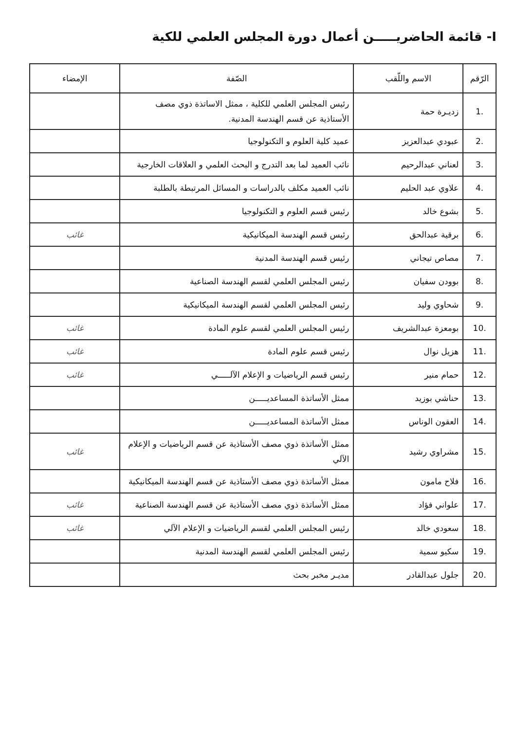I- قائمة الحاضريـــــن أعمال دورة المجلس العلمي للكية
| الرّقم | الاسم واللّقب | الصّفة | الإمضاء |
| --- | --- | --- | --- |
| 1. | زديـرة حمة | رئيس المجلس العلمي للكلية ، ممثل الاساتذة ذوي مصف الأستاذية عن قسم الهندسة المدنية. | |
| 2. | عبودي عبدالعزيز | عميد كلية العلوم و التكنولوجيا | |
| 3. | لعناني عبدالرحيم | نائب العميد لما بعد التدرج و البحث العلمي و العلاقات الخارجية | |
| 4. | علاوي عبد الحليم | نائب العميد مكلف بالدراسات و المسائل المرتبطة بالطلبة | |
| 5. | بشوع خالد | رئيس قسم العلوم و التكنولوجيا | |
| 6. | برقية عبدالحق | رئيس قسم الهندسة الميكانيكية | غائب |
| 7. | مصاص تيجاني | رئيس قسم الهندسة المدنية | |
| 8. | بوودن سفيان | رئيس المجلس العلمي لقسم الهندسة الصناعية | |
| 9. | شحاوي وليد | رئيس المجلس العلمي لقسم الهندسة الميكانيكية | |
| 10. | بومعزة عبدالشريف | رئيس المجلس العلمي لقسم علوم المادة | غائب |
| 11. | هزيل نوال | رئيس قسم علوم المادة | غائب |
| 12. | حمام منير | رئيس قسم الرياضيات و الإعلام الآلـــــي | غائب |
| 13. | حناشي بوزيد | ممثل الأساتذة المساعديـــــن | |
| 14. | العقون الوناس | ممثل الأساتذة المساعديـــــن | |
| 15. | مشراوي رشيد | ممثل الأساتذة ذوي مصف الأستاذية عن قسم الرياضيات و الإعلام الآلي | غائب |
| 16. | فلاح مامون | ممثل الأساتذة ذوي مصف الأستاذية عن قسم الهندسة الميكانيكية | |
| 17. | علواني فؤاد | ممثل الأساتذة ذوي مصف الأستاذية عن قسم الهندسة الصناعية | غائب |
| 18. | سعودي خالد | رئيس المجلس العلمي لقسم الرياضيات و الإعلام الآلي | غائب |
| 19. | سكيو سمية | رئيس المجلس العلمي لقسم الهندسة المدنية | |
| 20. | جلول عبدالقادر | مديـر مخبر بحث | |